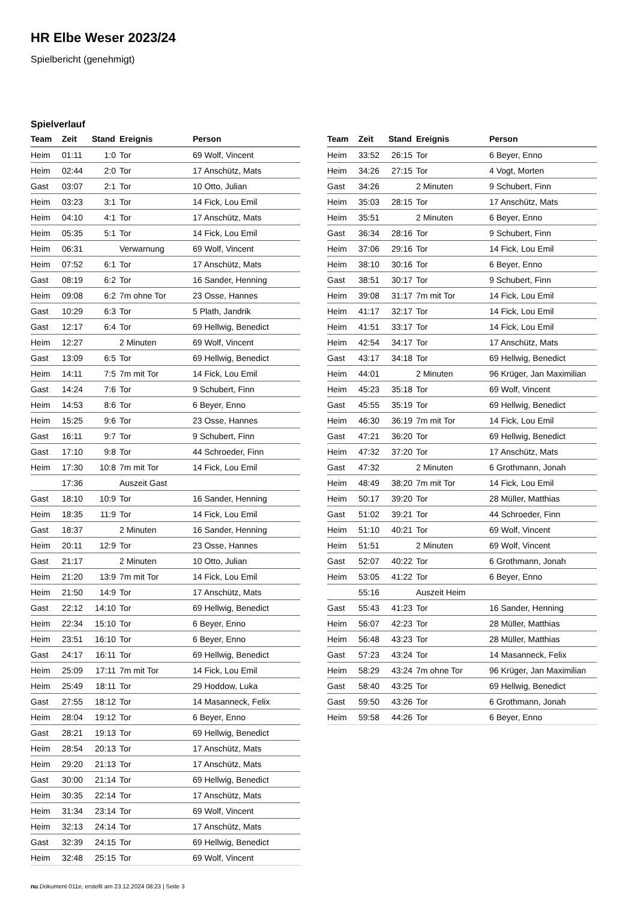HR Elbe Weser 2023/24
Spielbericht (genehmigt)
Spielverlauf
| Team | Zeit | Stand | Ereignis | Person |
| --- | --- | --- | --- | --- |
| Heim | 01:11 | 1:0 | Tor | 69 Wolf, Vincent |
| Heim | 02:44 | 2:0 | Tor | 17 Anschütz, Mats |
| Gast | 03:07 | 2:1 | Tor | 10 Otto, Julian |
| Heim | 03:23 | 3:1 | Tor | 14 Fick, Lou Emil |
| Heim | 04:10 | 4:1 | Tor | 17 Anschütz, Mats |
| Heim | 05:35 | 5:1 | Tor | 14 Fick, Lou Emil |
| Heim | 06:31 | | Verwarnung | 69 Wolf, Vincent |
| Heim | 07:52 | 6:1 | Tor | 17 Anschütz, Mats |
| Gast | 08:19 | 6:2 | Tor | 16 Sander, Henning |
| Heim | 09:08 | 6:2 | 7m ohne Tor | 23 Osse, Hannes |
| Gast | 10:29 | 6:3 | Tor | 5 Plath, Jandrik |
| Gast | 12:17 | 6:4 | Tor | 69 Hellwig, Benedict |
| Heim | 12:27 | | 2 Minuten | 69 Wolf, Vincent |
| Gast | 13:09 | 6:5 | Tor | 69 Hellwig, Benedict |
| Heim | 14:11 | 7:5 | 7m mit Tor | 14 Fick, Lou Emil |
| Gast | 14:24 | 7:6 | Tor | 9 Schubert, Finn |
| Heim | 14:53 | 8:6 | Tor | 6 Beyer, Enno |
| Heim | 15:25 | 9:6 | Tor | 23 Osse, Hannes |
| Gast | 16:11 | 9:7 | Tor | 9 Schubert, Finn |
| Gast | 17:10 | 9:8 | Tor | 44 Schroeder, Finn |
| Heim | 17:30 | 10:8 | 7m mit Tor | 14 Fick, Lou Emil |
| | 17:36 | | Auszeit Gast | |
| Gast | 18:10 | 10:9 | Tor | 16 Sander, Henning |
| Heim | 18:35 | 11:9 | Tor | 14 Fick, Lou Emil |
| Gast | 18:37 | | 2 Minuten | 16 Sander, Henning |
| Heim | 20:11 | 12:9 | Tor | 23 Osse, Hannes |
| Gast | 21:17 | | 2 Minuten | 10 Otto, Julian |
| Heim | 21:20 | 13:9 | 7m mit Tor | 14 Fick, Lou Emil |
| Heim | 21:50 | 14:9 | Tor | 17 Anschütz, Mats |
| Gast | 22:12 | 14:10 | Tor | 69 Hellwig, Benedict |
| Heim | 22:34 | 15:10 | Tor | 6 Beyer, Enno |
| Heim | 23:51 | 16:10 | Tor | 6 Beyer, Enno |
| Gast | 24:17 | 16:11 | Tor | 69 Hellwig, Benedict |
| Heim | 25:09 | 17:11 | 7m mit Tor | 14 Fick, Lou Emil |
| Heim | 25:49 | 18:11 | Tor | 29 Hoddow, Luka |
| Gast | 27:55 | 18:12 | Tor | 14 Masanneck, Felix |
| Heim | 28:04 | 19:12 | Tor | 6 Beyer, Enno |
| Gast | 28:21 | 19:13 | Tor | 69 Hellwig, Benedict |
| Heim | 28:54 | 20:13 | Tor | 17 Anschütz, Mats |
| Heim | 29:20 | 21:13 | Tor | 17 Anschütz, Mats |
| Gast | 30:00 | 21:14 | Tor | 69 Hellwig, Benedict |
| Heim | 30:35 | 22:14 | Tor | 17 Anschütz, Mats |
| Heim | 31:34 | 23:14 | Tor | 69 Wolf, Vincent |
| Heim | 32:13 | 24:14 | Tor | 17 Anschütz, Mats |
| Gast | 32:39 | 24:15 | Tor | 69 Hellwig, Benedict |
| Heim | 32:48 | 25:15 | Tor | 69 Wolf, Vincent |
| Team | Zeit | Stand | Ereignis | Person |
| --- | --- | --- | --- | --- |
| Heim | 33:52 | 26:15 | Tor | 6 Beyer, Enno |
| Heim | 34:26 | 27:15 | Tor | 4 Vogt, Morten |
| Gast | 34:26 | | 2 Minuten | 9 Schubert, Finn |
| Heim | 35:03 | 28:15 | Tor | 17 Anschütz, Mats |
| Heim | 35:51 | | 2 Minuten | 6 Beyer, Enno |
| Gast | 36:34 | 28:16 | Tor | 9 Schubert, Finn |
| Heim | 37:06 | 29:16 | Tor | 14 Fick, Lou Emil |
| Heim | 38:10 | 30:16 | Tor | 6 Beyer, Enno |
| Gast | 38:51 | 30:17 | Tor | 9 Schubert, Finn |
| Heim | 39:08 | 31:17 | 7m mit Tor | 14 Fick, Lou Emil |
| Heim | 41:17 | 32:17 | Tor | 14 Fick, Lou Emil |
| Heim | 41:51 | 33:17 | Tor | 14 Fick, Lou Emil |
| Heim | 42:54 | 34:17 | Tor | 17 Anschütz, Mats |
| Gast | 43:17 | 34:18 | Tor | 69 Hellwig, Benedict |
| Heim | 44:01 | | 2 Minuten | 96 Krüger, Jan Maximilian |
| Heim | 45:23 | 35:18 | Tor | 69 Wolf, Vincent |
| Gast | 45:55 | 35:19 | Tor | 69 Hellwig, Benedict |
| Heim | 46:30 | 36:19 | 7m mit Tor | 14 Fick, Lou Emil |
| Gast | 47:21 | 36:20 | Tor | 69 Hellwig, Benedict |
| Heim | 47:32 | 37:20 | Tor | 17 Anschütz, Mats |
| Gast | 47:32 | | 2 Minuten | 6 Grothmann, Jonah |
| Heim | 48:49 | 38:20 | 7m mit Tor | 14 Fick, Lou Emil |
| Heim | 50:17 | 39:20 | Tor | 28 Müller, Matthias |
| Gast | 51:02 | 39:21 | Tor | 44 Schroeder, Finn |
| Heim | 51:10 | 40:21 | Tor | 69 Wolf, Vincent |
| Heim | 51:51 | | 2 Minuten | 69 Wolf, Vincent |
| Gast | 52:07 | 40:22 | Tor | 6 Grothmann, Jonah |
| Heim | 53:05 | 41:22 | Tor | 6 Beyer, Enno |
| | 55:16 | | Auszeit Heim | |
| Gast | 55:43 | 41:23 | Tor | 16 Sander, Henning |
| Heim | 56:07 | 42:23 | Tor | 28 Müller, Matthias |
| Heim | 56:48 | 43:23 | Tor | 28 Müller, Matthias |
| Gast | 57:23 | 43:24 | Tor | 14 Masanneck, Felix |
| Heim | 58:29 | 43:24 | 7m ohne Tor | 96 Krüger, Jan Maximilian |
| Gast | 58:40 | 43:25 | Tor | 69 Hellwig, Benedict |
| Gast | 59:50 | 43:26 | Tor | 6 Grothmann, Jonah |
| Heim | 59:58 | 44:26 | Tor | 6 Beyer, Enno |
nu.Dokument 011e, erstellt am 23.12.2024 08:23 | Seite 3